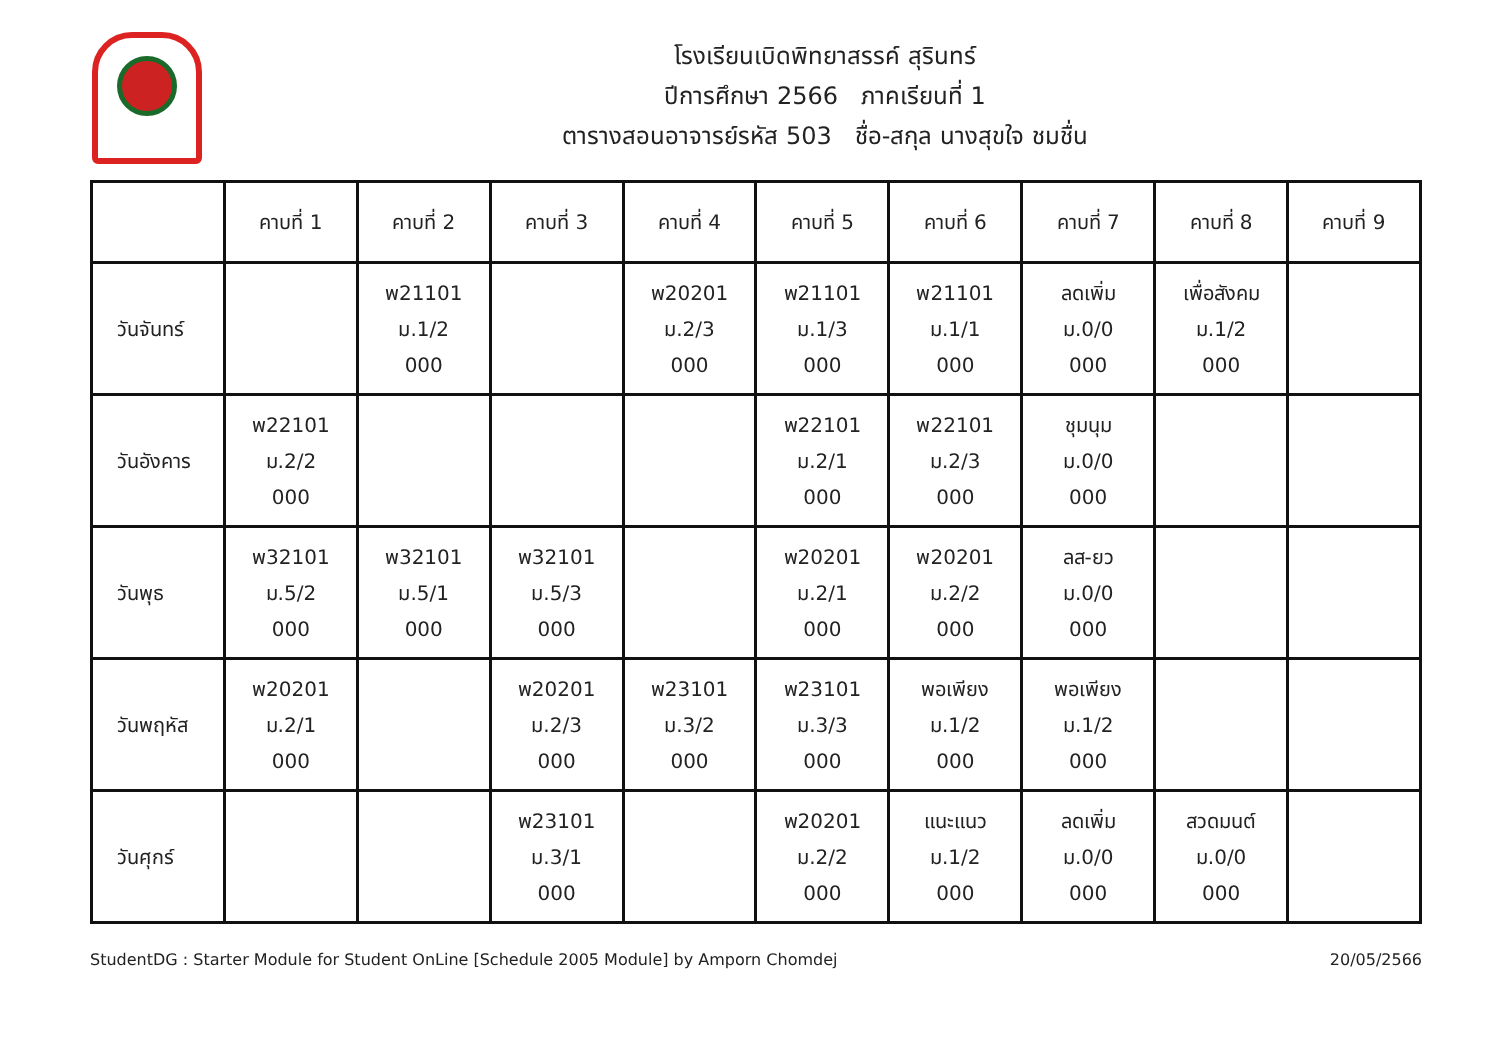โรงเรียนเบิดพิทยาสรรค์ สุรินทร์
ปีการศึกษา 2566 ภาคเรียนที่ 1
ตารางสอนอาจารย์รหัส 503 ชื่อ-สกุล นางสุขใจ ชมชื่น
| | คาบที่ 1 | คาบที่ 2 | คาบที่ 3 | คาบที่ 4 | คาบที่ 5 | คาบที่ 6 | คาบที่ 7 | คาบที่ 8 | คาบที่ 9 |
| --- | --- | --- | --- | --- | --- | --- | --- | --- | --- |
| วันจันทร์ | | พ21101 ม.1/2 000 | | พ20201 ม.2/3 000 | พ21101 ม.1/3 000 | พ21101 ม.1/1 000 | ลดเพิ่ม ม.0/0 000 | เพื่อสังคม ม.1/2 000 | |
| วันอังคาร | พ22101 ม.2/2 000 | | | | พ22101 ม.2/1 000 | พ22101 ม.2/3 000 | ชุมนุม ม.0/0 000 | | |
| วันพุธ | พ32101 ม.5/2 000 | พ32101 ม.5/1 000 | พ32101 ม.5/3 000 | | พ20201 ม.2/1 000 | พ20201 ม.2/2 000 | ลส-ยว ม.0/0 000 | | |
| วันพฤหัส | พ20201 ม.2/1 000 | | พ20201 ม.2/3 000 | พ23101 ม.3/2 000 | พ23101 ม.3/3 000 | พอเพียง ม.1/2 000 | พอเพียง ม.1/2 000 | | |
| วันศุกร์ | | | พ23101 ม.3/1 000 | | พ20201 ม.2/2 000 | แนะแนว ม.1/2 000 | ลดเพิ่ม ม.0/0 000 | สวดมนต์ ม.0/0 000 | |
StudentDG : Starter Module for Student OnLine [Schedule 2005 Module] by Amporn Chomdej 20/05/2566